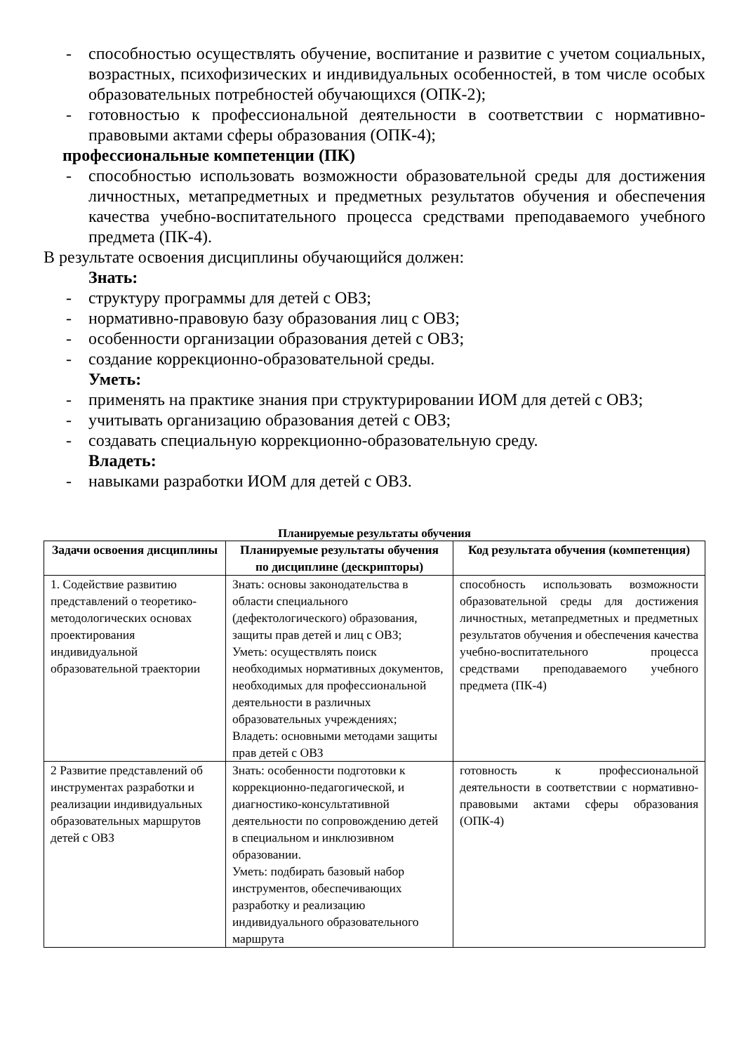- способностью осуществлять обучение, воспитание и развитие с учетом социальных, возрастных, психофизических и индивидуальных особенностей, в том числе особых образовательных потребностей обучающихся (ОПК-2);
- готовностью к профессиональной деятельности в соответствии с нормативно-правовыми актами сферы образования (ОПК-4);
профессиональные компетенции (ПК)
- способностью использовать возможности образовательной среды для достижения личностных, метапредметных и предметных результатов обучения и обеспечения качества учебно-воспитательного процесса средствами преподаваемого учебного предмета (ПК-4).
В результате освоения дисциплины обучающийся должен:
Знать:
- структуру программы для детей с ОВЗ;
- нормативно-правовую базу образования лиц с ОВЗ;
- особенности организации образования детей с ОВЗ;
- создание коррекционно-образовательной среды.
Уметь:
- применять на практике знания при структурировании ИОМ для детей с ОВЗ;
- учитывать организацию образования детей с ОВЗ;
- создавать специальную коррекционно-образовательную среду.
Владеть:
- навыками разработки ИОМ для детей с ОВЗ.
Планируемые результаты обучения
| Задачи освоения дисциплины | Планируемые результаты обучения по дисциплине (дескрипторы) | Код результата обучения (компетенция) |
| --- | --- | --- |
| 1. Содействие развитию представлений о теоретико-методологических основах проектирования индивидуальной образовательной траектории | Знать: основы законодательства в области специального (дефектологического) образования, защиты прав детей и лиц с ОВЗ; Уметь: осуществлять поиск необходимых нормативных документов, необходимых для профессиональной деятельности в различных образовательных учреждениях; Владеть: основными методами защиты прав детей с ОВЗ | способность использовать возможности образовательной среды для достижения личностных, метапредметных и предметных результатов обучения и обеспечения качества учебно-воспитательного процесса средствами преподаваемого учебного предмета (ПК-4) |
| 2 Развитие представлений об инструментах разработки и реализации индивидуальных образовательных маршрутов детей с ОВЗ | Знать: особенности подготовки к коррекционно-педагогической, и диагностико-консультативной деятельности по сопровождению детей в специальном и инклюзивном образовании. Уметь: подбирать базовый набор инструментов, обеспечивающих разработку и реализацию индивидуального образовательного маршрута | готовность к профессиональной деятельности в соответствии с нормативно-правовыми актами сферы образования (ОПК-4) |